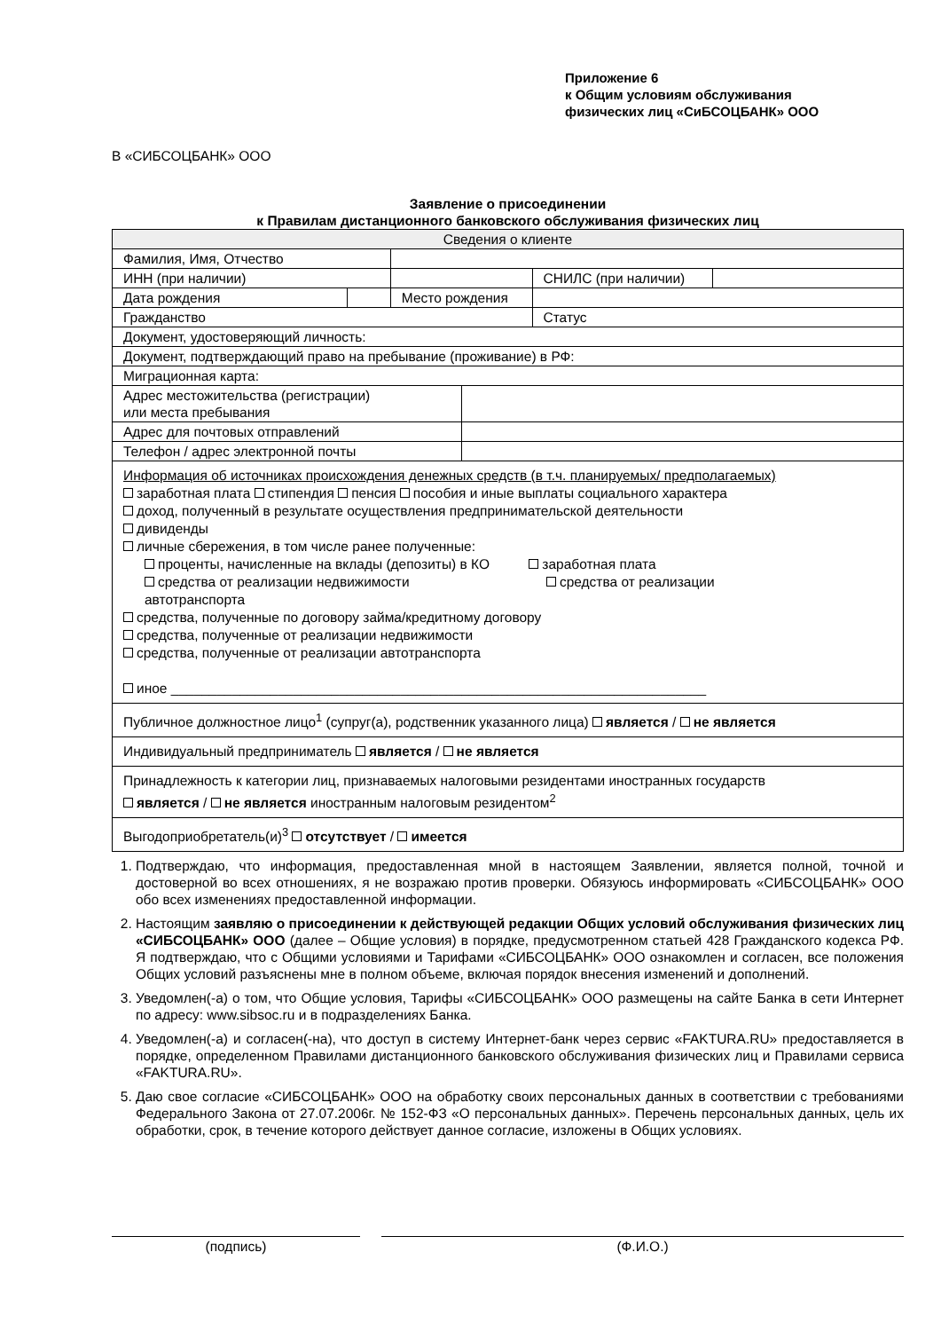Приложение 6
к Общим условиям обслуживания
физических лиц «СиБСОЦБАНК» ООО
В «СИБСОЦБАНК» ООО
Заявление о присоединении
к Правилам дистанционного банковского обслуживания физических лиц
| Сведения о клиенте | | | | | |
| Фамилия, Имя, Отчество | | | | | |
| ИНН (при наличии) | | | | СНИЛС (при наличии) | |
| Дата рождения | | Место рождения | | | |
| Гражданство | | | | Статус | |
| Документ, удостоверяющий личность: | | | | | |
| Документ, подтверждающий право на пребывание (проживание) в РФ: | | | | | |
| Миграционная карта: | | | | | |
| Адрес местожительства (регистрации) или места пребывания | | | | | |
| Адрес для почтовых отправлений | | | | | |
| Телефон / адрес электронной почты | | | | | |
| Информация об источниках происхождения денежных средств (в т.ч. планируемых/ предполагаемых) заработная плата стипендия пенсия пособия и иные выплаты социального характера доход, полученный в результате осуществления предпринимательской деятельности дивиденды личные сбережения, в том числе ранее полученные: проценты, начисленные на вклады (депозиты) в КО заработная плата средства от реализации недвижимости средства от реализации автотранспорта средства, полученные по договору займа/кредитному договору средства, полученные от реализации недвижимости средства, полученные от реализации автотранспорта иное ______________________________________________________________________ | | | | | |
| Публичное должностное лицо<sup>1</sup> (супруг(а), родственник указанного лица) является / не является | | | | | |
| Индивидуальный предприниматель является / не является | | | | | |
| Принадлежность к категории лиц, признаваемых налоговыми резидентами иностранных государств является / не является иностранным налоговым резидентом<sup>2</sup> | | | | | |
| Выгодоприобретатель(и)<sup>3</sup> отсутствует / имеется | | | | | |
1. Подтверждаю, что информация, предоставленная мной в настоящем Заявлении, является полной, точной и достоверной во всех отношениях, я не возражаю против проверки. Обязуюсь информировать «СИБСОЦБАНК» ООО обо всех изменениях предоставленной информации.
2. Настоящим заявляю о присоединении к действующей редакции Общих условий обслуживания физических лиц «СИБСОЦБАНК» ООО (далее – Общие условия) в порядке, предусмотренном статьей 428 Гражданского кодекса РФ. Я подтверждаю, что с Общими условиями и Тарифами «СИБСОЦБАНК» ООО ознакомлен и согласен, все положения Общих условий разъяснены мне в полном объеме, включая порядок внесения изменений и дополнений.
3. Уведомлен(-а) о том, что Общие условия, Тарифы «СИБСОЦБАНК» ООО размещены на сайте Банка в сети Интернет по адресу: www.sibsoc.ru и в подразделениях Банка.
4. Уведомлен(-а) и согласен(-на), что доступ в систему Интернет-банк через сервис «FAKTURA.RU» предоставляется в порядке, определенном Правилами дистанционного банковского обслуживания физических лиц и Правилами сервиса «FAKTURA.RU».
5. Даю свое согласие «СИБСОЦБАНК» ООО на обработку своих персональных данных в соответствии с требованиями Федерального Закона от 27.07.2006г. № 152-ФЗ «О персональных данных». Перечень персональных данных, цель их обработки, срок, в течение которого действует данное согласие, изложены в Общих условиях.
(подпись) (Ф.И.О.)